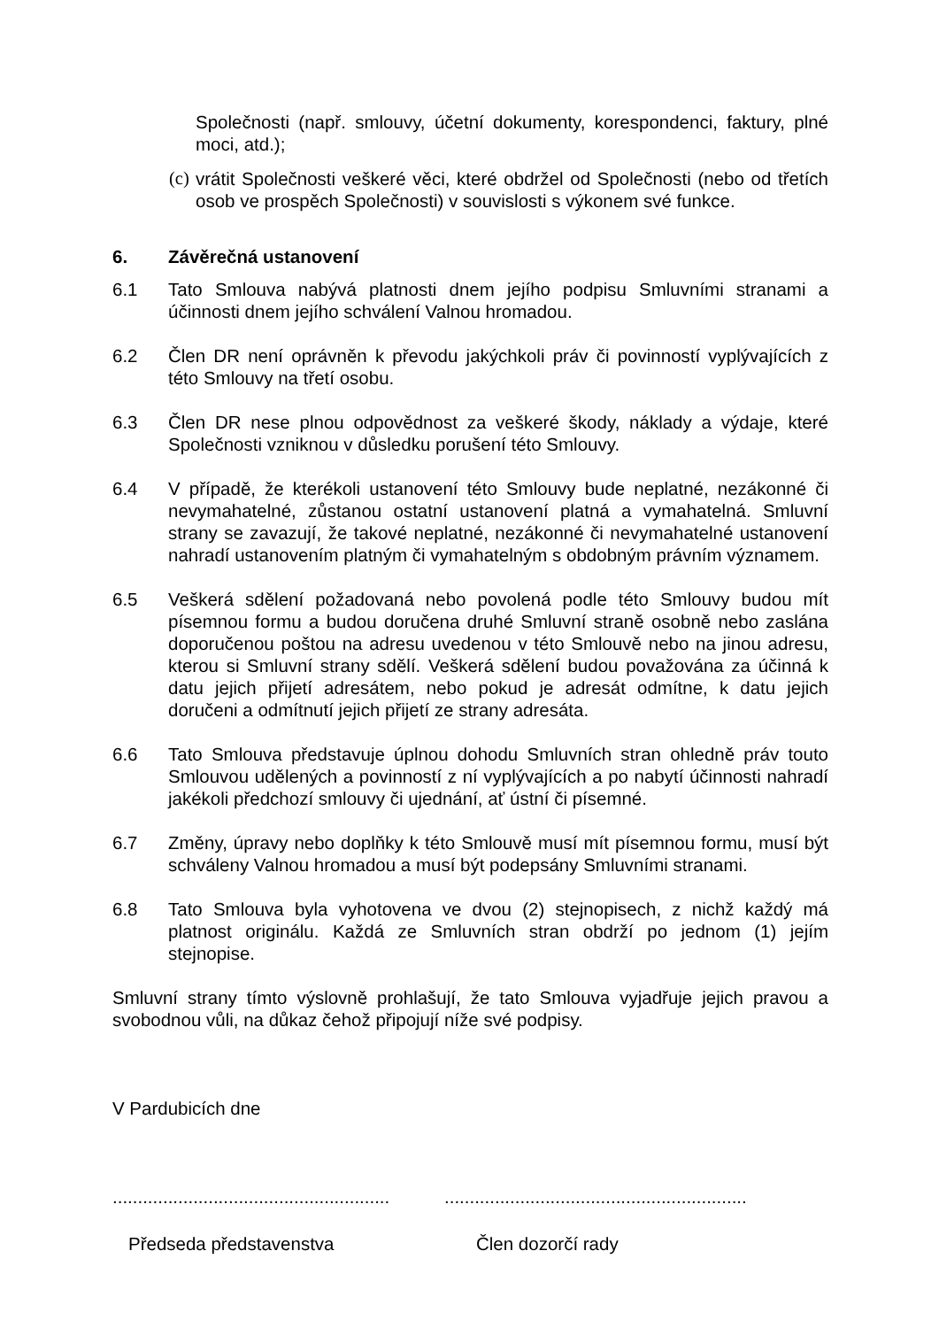Společnosti (např. smlouvy, účetní dokumenty, korespondenci, faktury, plné moci, atd.);
(c) vrátit Společnosti veškeré věci, které obdržel od Společnosti (nebo od třetích osob ve prospěch Společnosti) v souvislosti s výkonem své funkce.
6. Závěrečná ustanovení
6.1 Tato Smlouva nabývá platnosti dnem jejího podpisu Smluvními stranami a účinnosti dnem jejího schválení Valnou hromadou.
6.2 Člen DR není oprávněn k převodu jakýchkoli práv či povinností vyplývajících z této Smlouvy na třetí osobu.
6.3 Člen DR nese plnou odpovědnost za veškeré škody, náklady a výdaje, které Společnosti vzniknou v důsledku porušení této Smlouvy.
6.4 V případě, že kterékoli ustanovení této Smlouvy bude neplatné, nezákonné či nevymahatelné, zůstanou ostatní ustanovení platná a vymahatelná. Smluvní strany se zavazují, že takové neplatné, nezákonné či nevymahatelné ustanovení nahradí ustanovením platným či vymahatelným s obdobným právním významem.
6.5 Veškerá sdělení požadovaná nebo povolená podle této Smlouvy budou mít písemnou formu a budou doručena druhé Smluvní straně osobně nebo zaslána doporučenou poštou na adresu uvedenou v této Smlouvě nebo na jinou adresu, kterou si Smluvní strany sdělí. Veškerá sdělení budou považována za účinná k datu jejich přijetí adresátem, nebo pokud je adresát odmítne, k datu jejich doručeni a odmítnutí jejich přijetí ze strany adresáta.
6.6 Tato Smlouva představuje úplnou dohodu Smluvních stran ohledně práv touto Smlouvou udělených a povinností z ní vyplývajících a po nabytí účinnosti nahradí jakékoli předchozí smlouvy či ujednání, ať ústní či písemné.
6.7 Změny, úpravy nebo doplňky k této Smlouvě musí mít písemnou formu, musí být schváleny Valnou hromadou a musí být podepsány Smluvními stranami.
6.8 Tato Smlouva byla vyhotovena ve dvou (2) stejnopisech, z nichž každý má platnost originálu. Každá ze Smluvních stran obdrží po jednom (1) jejím stejnopise.
Smluvní strany tímto výslovně prohlašují, že tato Smlouva vyjadřuje jejich pravou a svobodnou vůli, na důkaz čehož připojují níže své podpisy.
V Pardubicích dne
...................................................................................................................
Předseda představenstva Člen dozorčí rady